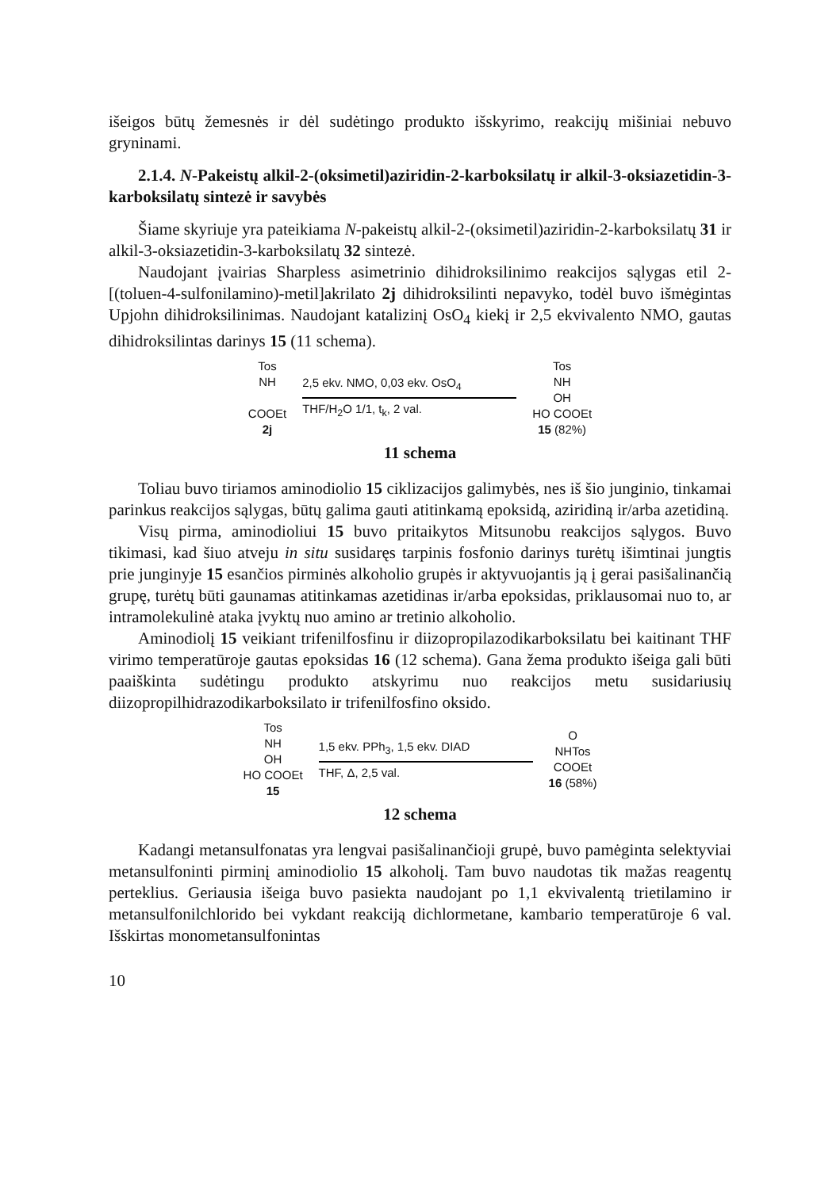išeigos būtų žemesnės ir dėl sudėtingo produkto išskyrimo, reakcijų mišiniai nebuvo gryninami.
2.1.4. N-Pakeistų alkil-2-(oksimetil)aziridin-2-karboksilatų ir alkil-3-oksiazetidin-3-karboksilatų sintezė ir savybės
Šiame skyriuje yra pateikiama N-pakeistų alkil-2-(oksimetil)aziridin-2-karboksilatų 31 ir alkil-3-oksiazetidin-3-karboksilatų 32 sintezė.
Naudojant įvairias Sharpless asimetrinio dihidroksilinimo reakcijos sąlygas etil 2-[(toluen-4-sulfonilamino)-metil]akrilato 2j dihidroksilinti nepavyko, todėl buvo išmėgintas Upjohn dihidroksilinimas. Naudojant katalizinį OsO<sub>4</sub> kiekį ir 2,5 ekvivalento NMO, gautas dihidroksilintas darinys 15 (11 schema).
Tos
NH
COOEt
2j
2,5 ekv. NMO, 0,03 ekv. OsO<sub>4</sub>
THF/H<sub>2</sub>O 1/1, t<sub>k</sub>, 2 val.
Tos
NH
OH
HO COOEt
15 (82%)
11 schema
Toliau buvo tiriamos aminodiolio 15 ciklizacijos galimybės, nes iš šio junginio, tinkamai parinkus reakcijos sąlygas, būtų galima gauti atitinkamą epoksidą, aziridiną ir/arba azetidiną.
Visų pirma, aminodioliui 15 buvo pritaikytos Mitsunobu reakcijos sąlygos. Buvo tikimasi, kad šiuo atveju in situ susidaręs tarpinis fosfonio darinys turėtų išimtinai jungtis prie junginyje 15 esančios pirminės alkoholio grupės ir aktyvuojantis ją į gerai pasišalinančią grupę, turėtų būti gaunamas atitinkamas azetidinas ir/arba epoksidas, priklausomai nuo to, ar intramolekulinė ataka įvyktų nuo amino ar tretinio alkoholio.
Aminodiolį 15 veikiant trifenilfosfinu ir diizopropilazodikarboksilatu bei kaitinant THF virimo temperatūroje gautas epoksidas 16 (12 schema). Gana žema produkto išeiga gali būti paaiškinta sudėtingu produkto atskyrimu nuo reakcijos metu susidariusių diizopropilhidrazodikarboksilato ir trifenilfosfino oksido.
Tos
NH
OH
HO COOEt
15
1,5 ekv. PPh<sub>3</sub>, 1,5 ekv. DIAD
THF, Δ, 2,5 val.
O
NHTos
COOEt
16 (58%)
12 schema
Kadangi metansulfonatas yra lengvai pasišalinančioji grupė, buvo pamėginta selektyviai metansulfoninti pirminį aminodiolio 15 alkoholį. Tam buvo naudotas tik mažas reagentų perteklius. Geriausia išeiga buvo pasiekta naudojant po 1,1 ekvivalentą trietilamino ir metansulfonilchlorido bei vykdant reakciją dichlormetane, kambario temperatūroje 6 val. Išskirtas monometansulfonintas
10